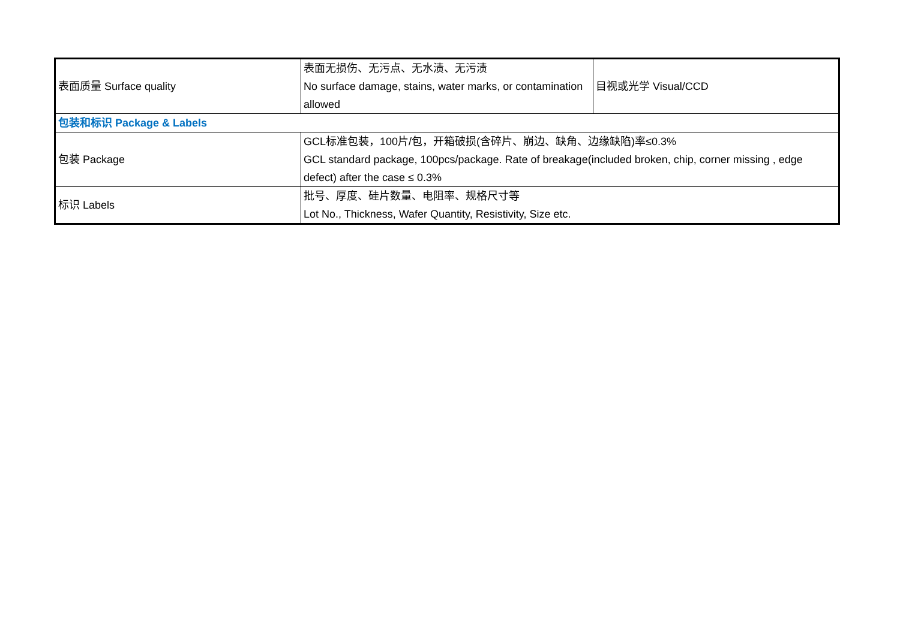| 表面质量 Surface quality | 表面无损伤、无污点、无水渍、无污渍 No surface damage, stains, water marks, or contamination allowed | 目视或光学 Visual/CCD |
| 包装和标识 Package & Labels | | |
| 包装 Package | GCL标准包装，100片/包，开箱破损(含碎片、崩边、缺角、边缘缺陷)率≤0.3% GCL standard package, 100pcs/package. Rate of breakage(included broken, chip, corner missing , edge defect) after the case ≤ 0.3% | |
| 标识 Labels | 批号、厚度、硅片数量、电阻率、规格尺寸等 Lot No., Thickness, Wafer Quantity, Resistivity, Size etc. | |